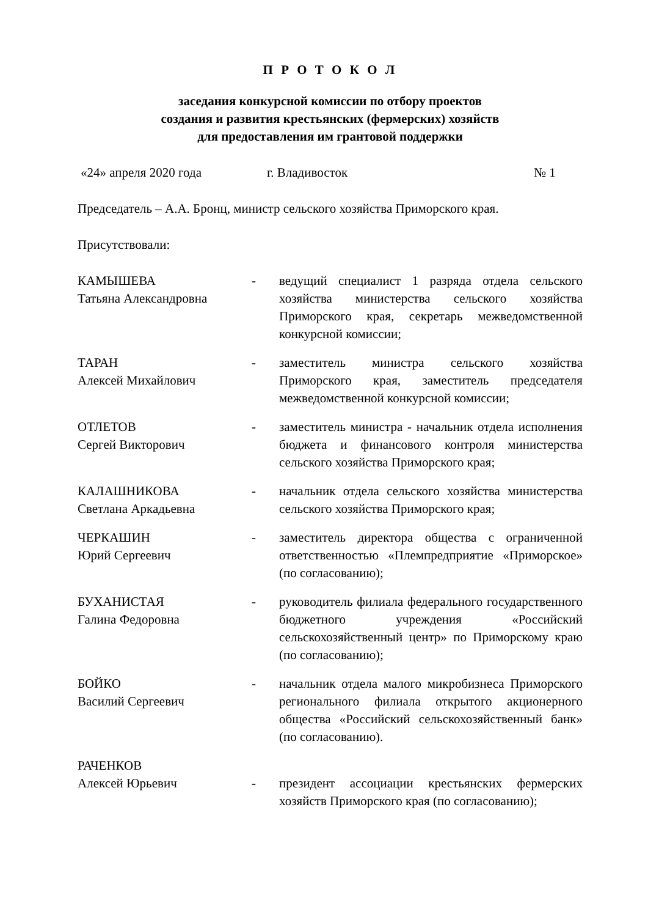П Р О Т О К О Л
заседания конкурсной комиссии по отбору проектов
создания и развития крестьянских (фермерских) хозяйств
для предоставления им грантовой поддержки
«24» апреля 2020 года г. Владивосток № 1
Председатель – А.А. Бронц, министр сельского хозяйства Приморского края.
Присутствовали:
| КАМЫШЕВА Татьяна Александровна | - | ведущий специалист 1 разряда отдела сельского хозяйства министерства сельского хозяйства Приморского края, секретарь межведомственной конкурсной комиссии; |
| ТАРАН Алексей Михайлович | - | заместитель министра сельского хозяйства Приморского края, заместитель председателя межведомственной конкурсной комиссии; |
| ОТЛЕТОВ Сергей Викторович | - | заместитель министра - начальник отдела исполнения бюджета и финансового контроля министерства сельского хозяйства Приморского края; |
| КАЛАШНИКОВА Светлана Аркадьевна | - | начальник отдела сельского хозяйства министерства сельского хозяйства Приморского края; |
| ЧЕРКАШИН Юрий Сергеевич | - | заместитель директора общества с ограниченной ответственностью «Племпредприятие «Приморское» (по согласованию); |
| БУХАНИСТАЯ Галина Федоровна | - | руководитель филиала федерального государственного бюджетного учреждения «Российский сельскохозяйственный центр» по Приморскому краю (по согласованию); |
| БОЙКО Василий Сергеевич | - | начальник отдела малого микробизнеса Приморского регионального филиала открытого акционерного общества «Российский сельскохозяйственный банк» (по согласованию). |
| РАЧЕНКОВ Алексей Юрьевич | - | президент ассоциации крестьянских фермерских хозяйств Приморского края (по согласованию); |